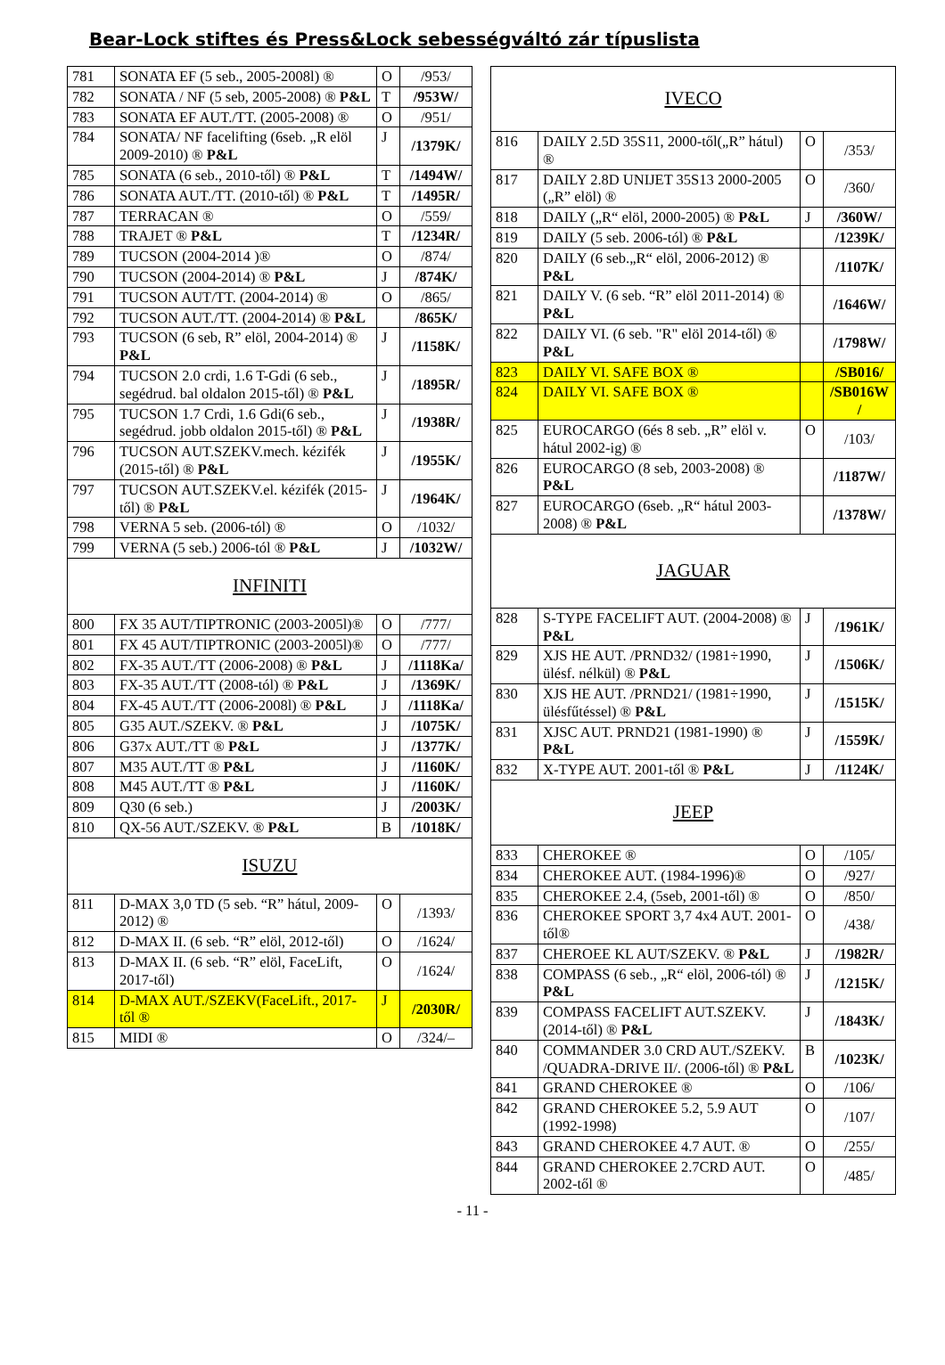Bear-Lock stiftes és Press&Lock sebességváltó zár típuslista
| 781 | SONATA EF (5 seb., 2005-2008l) ® | O | /953/ |
| 782 | SONATA / NF (5 seb, 2005-2008) ® P&L | T | /953W/ |
| 783 | SONATA EF AUT./TT. (2005-2008) ® | O | /951/ |
| 784 | SONATA/ NF facelifting (6seb. „R elöl 2009-2010) ® P&L | J | /1379K/ |
| 785 | SONATA (6 seb., 2010-től) ® P&L | T | /1494W/ |
| 786 | SONATA AUT./TT. (2010-től) ® P&L | T | /1495R/ |
| 787 | TERRACAN ® | O | /559/ |
| 788 | TRAJET ® P&L | T | /1234R/ |
| 789 | TUCSON (2004-2014 )® | O | /874/ |
| 790 | TUCSON (2004-2014) ® P&L | J | /874K/ |
| 791 | TUCSON AUT/TT. (2004-2014) ® | O | /865/ |
| 792 | TUCSON AUT./TT. (2004-2014) ® P&L | | /865K/ |
| 793 | TUCSON (6 seb, R” elöl, 2004-2014) ® P&L | J | /1158K/ |
| 794 | TUCSON 2.0 crdi, 1.6 T-Gdi (6 seb., segédrud. bal oldalon 2015-től) ® P&L | J | /1895R/ |
| 795 | TUCSON 1.7 Crdi, 1.6 Gdi(6 seb., segédrud. jobb oldalon 2015-től) ® P&L | J | /1938R/ |
| 796 | TUCSON AUT.SZEKV.mech. kézifék (2015-től) ® P&L | J | /1955K/ |
| 797 | TUCSON AUT.SZEKV.el. kézifék (2015-től) ® P&L | J | /1964K/ |
| 798 | VERNA 5 seb. (2006-tól) ® | O | /1032/ |
| 799 | VERNA (5 seb.) 2006-tól ® P&L | J | /1032W/ |
| INFINITI | | | |
| 800 | FX 35 AUT/TIPTRONIC (2003-2005l)® | O | /777/ |
| 801 | FX 45 AUT/TIPTRONIC (2003-2005l)® | O | /777/ |
| 802 | FX-35 AUT./TT (2006-2008) ® P&L | J | /1118Ka/ |
| 803 | FX-35 AUT./TT (2008-tól) ® P&L | J | /1369K/ |
| 804 | FX-45 AUT./TT (2006-2008l) ® P&L | J | /1118Ka/ |
| 805 | G35 AUT./SZEKV. ® P&L | J | /1075K/ |
| 806 | G37x AUT./TT ® P&L | J | /1377K/ |
| 807 | M35 AUT./TT ® P&L | J | /1160K/ |
| 808 | M45 AUT./TT ® P&L | J | /1160K/ |
| 809 | Q30 (6 seb.) | J | /2003K/ |
| 810 | QX-56 AUT./SZEKV. ® P&L | B | /1018K/ |
| ISUZU | | | |
| 811 | D-MAX 3,0 TD (5 seb. “R” hátul, 2009-2012) ® | O | /1393/ |
| 812 | D-MAX II. (6 seb. “R” elöl, 2012-től) | O | /1624/ |
| 813 | D-MAX II. (6 seb. “R” elöl, FaceLift, 2017-től) | O | /1624/ |
| 814 | D-MAX AUT./SZEKV(FaceLift., 2017-től ® | J | /2030R/ |
| 815 | MIDI ® | O | /324/– |
| IVECO | | | |
| 816 | DAILY 2.5D 35S11, 2000-től(„R” hátul) ® | O | /353/ |
| 817 | DAILY 2.8D UNIJET 35S13 2000-2005 („R” elöl) ® | O | /360/ |
| 818 | DAILY („R“ elöl, 2000-2005) ® P&L | J | /360W/ |
| 819 | DAILY (5 seb. 2006-tól) ® P&L | | /1239K/ |
| 820 | DAILY (6 seb.„R“ elöl, 2006-2012) ® P&L | | /1107K/ |
| 821 | DAILY V. (6 seb. “R” elöl 2011-2014) ® P&L | | /1646W/ |
| 822 | DAILY VI. (6 seb. "R" elöl 2014-től) ® P&L | | /1798W/ |
| 823 | DAILY VI. SAFE BOX ® | | /SB016/ |
| 824 | DAILY VI. SAFE BOX ® | | /SB016W / |
| 825 | EUROCARGO (6és 8 seb. „R” elöl v. hátul 2002-ig) ® | O | /103/ |
| 826 | EUROCARGO (8 seb, 2003-2008) ® P&L | | /1187W/ |
| 827 | EUROCARGO (6seb. „R“ hátul 2003-2008) ® P&L | | /1378W/ |
| JAGUAR | | | |
| 828 | S-TYPE FACELIFT AUT. (2004-2008) ® P&L | J | /1961K/ |
| 829 | XJS HE AUT. /PRND32/ (1981÷1990, ülésf. nélkül) ® P&L | J | /1506K/ |
| 830 | XJS HE AUT. /PRND21/ (1981÷1990, ülésfűtéssel) ® P&L | J | /1515K/ |
| 831 | XJSC AUT. PRND21 (1981-1990) ® P&L | J | /1559K/ |
| 832 | X-TYPE AUT. 2001-től ® P&L | J | /1124K/ |
| JEEP | | | |
| 833 | CHEROKEE ® | O | /105/ |
| 834 | CHEROKEE AUT. (1984-1996)® | O | /927/ |
| 835 | CHEROKEE 2.4, (5seb, 2001-től) ® | O | /850/ |
| 836 | CHEROKEE SPORT 3,7 4x4 AUT. 2001-től® | O | /438/ |
| 837 | CHEROEE KL AUT/SZEKV. ® P&L | J | /1982R/ |
| 838 | COMPASS (6 seb., „R“ elöl, 2006-tól) ® P&L | J | /1215K/ |
| 839 | COMPASS FACELIFT AUT.SZEKV. (2014-től) ® P&L | J | /1843K/ |
| 840 | COMMANDER 3.0 CRD AUT./SZEKV. /QUADRA-DRIVE II/. (2006-től) ® P&L | B | /1023K/ |
| 841 | GRAND CHEROKEE ® | O | /106/ |
| 842 | GRAND CHEROKEE 5.2, 5.9 AUT (1992-1998) | O | /107/ |
| 843 | GRAND CHEROKEE 4.7 AUT. ® | O | /255/ |
| 844 | GRAND CHEROKEE 2.7CRD AUT. 2002-től ® | O | /485/ |
- 11 -